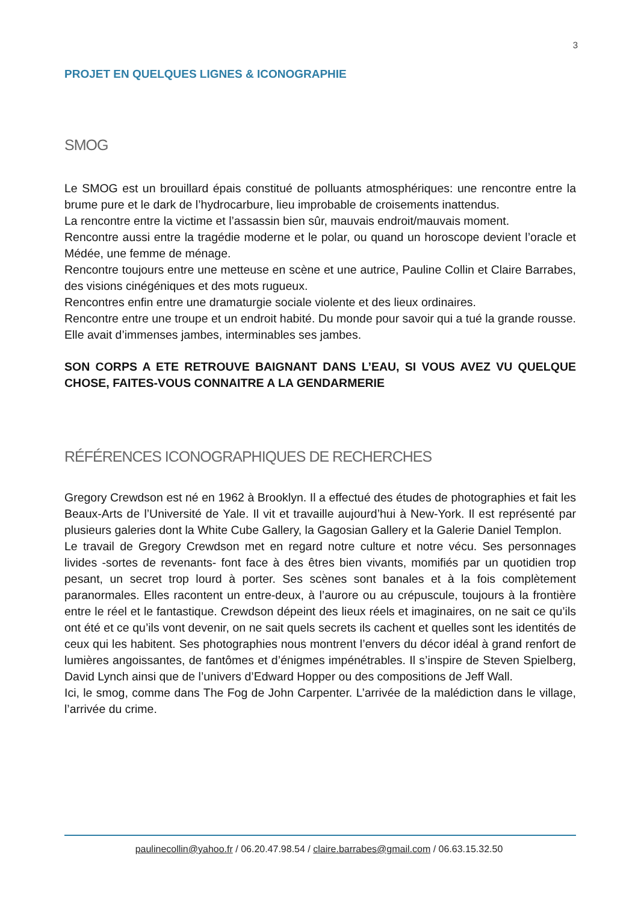3
PROJET EN QUELQUES LIGNES & ICONOGRAPHIE
SMOG
Le SMOG est un brouillard épais constitué de polluants atmosphériques: une rencontre entre la brume pure et le dark de l’hydrocarbure, lieu improbable de croisements inattendus.
La rencontre entre la victime et l’assassin bien sûr, mauvais endroit/mauvais moment.
Rencontre aussi entre la tragédie moderne et le polar, ou quand un horoscope devient l’oracle et Médée, une femme de ménage.
Rencontre toujours entre une metteuse en scène et une autrice, Pauline Collin et Claire Barrabes, des visions cinégéniques et des mots rugueux.
Rencontres enfin entre une dramaturgie sociale violente et des lieux ordinaires.
Rencontre entre une troupe et un endroit habité. Du monde pour savoir qui a tué la grande rousse. Elle avait d’immenses jambes, interminables ses jambes.
SON CORPS A ETE RETROUVE BAIGNANT DANS L’EAU, SI VOUS AVEZ VU QUELQUE CHOSE, FAITES-VOUS CONNAITRE A LA GENDARMERIE
RÉFÉRENCES ICONOGRAPHIQUES DE RECHERCHES
Gregory Crewdson est né en 1962 à Brooklyn. Il a effectué des études de photographies et fait les Beaux-Arts de l’Université de Yale. Il vit et travaille aujourd’hui à New-York. Il est représenté par plusieurs galeries dont la White Cube Gallery, la Gagosian Gallery et la Galerie Daniel Templon.
Le travail de Gregory Crewdson met en regard notre culture et notre vécu. Ses personnages livides -sortes de revenants- font face à des êtres bien vivants, momifiés par un quotidien trop pesant, un secret trop lourd à porter. Ses scènes sont banales et à la fois complètement paranormales. Elles racontent un entre-deux, à l’aurore ou au crépuscule, toujours à la frontière entre le réel et le fantastique. Crewdson dépeint des lieux réels et imaginaires, on ne sait ce qu’ils ont été et ce qu’ils vont devenir, on ne sait quels secrets ils cachent et quelles sont les identités de ceux qui les habitent. Ses photographies nous montrent l’envers du décor idéal à grand renfort de lumières angoissantes, de fantômes et d’énigmes impénétrables. Il s’inspire de Steven Spielberg, David Lynch ainsi que de l’univers d’Edward Hopper ou des compositions de Jeff Wall.
Ici, le smog, comme dans The Fog de John Carpenter. L’arrivée de la malédiction dans le village, l’arrivée du crime.
paulinecollin@yahoo.fr / 06.20.47.98.54 / claire.barrabes@gmail.com / 06.63.15.32.50